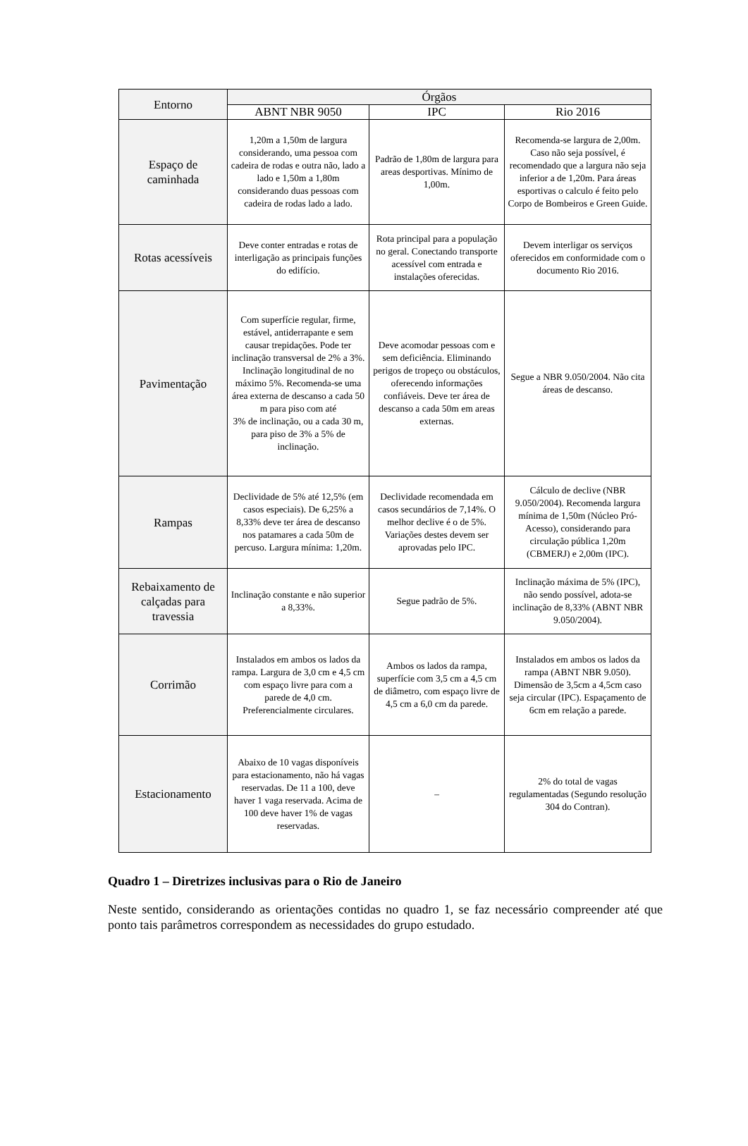| Entorno | Órgãos | | |
| --- | --- | --- | --- |
| | ABNT NBR 9050 | IPC | Rio 2016 |
| Espaço de caminhada | 1,20m a 1,50m de largura considerando, uma pessoa com cadeira de rodas e outra não, lado a lado e 1,50m a 1,80m considerando duas pessoas com cadeira de rodas lado a lado. | Padrão de 1,80m de largura para areas desportivas. Mínimo de 1,00m. | Recomenda-se largura de 2,00m. Caso não seja possível, é recomendado que a largura não seja inferior a de 1,20m. Para áreas esportivas o calculo é feito pelo Corpo de Bombeiros e Green Guide. |
| Rotas acessíveis | Deve conter entradas e rotas de interligação as principais funções do edifício. | Rota principal para a população no geral. Conectando transporte acessível com entrada e instalações oferecidas. | Devem interligar os serviços oferecidos em conformidade com o documento Rio 2016. |
| Pavimentação | Com superfície regular, firme, estável, antiderrapante e sem causar trepidações. Pode ter inclinação transversal de 2% a 3%. Inclinação longitudinal de no máximo 5%. Recomenda-se uma área externa de descanso a cada 50 m para piso com até 3% de inclinação, ou a cada 30 m, para piso de 3% a 5% de inclinação. | Deve acomodar pessoas com e sem deficiência. Eliminando perigos de tropeço ou obstáculos, oferecendo informações confiáveis. Deve ter área de descanso a cada 50m em areas externas. | Segue a NBR 9.050/2004. Não cita áreas de descanso. |
| Rampas | Declividade de 5% até 12,5% (em casos especiais). De 6,25% a 8,33% deve ter área de descanso nos patamares a cada 50m de percuso. Largura mínima: 1,20m. | Declividade recomendada em casos secundários de 7,14%. O melhor declive é o de 5%. Variações destes devem ser aprovadas pelo IPC. | Cálculo de declive (NBR 9.050/2004). Recomenda largura mínima de 1,50m (Núcleo Pró-Acesso), considerando para circulação pública 1,20m (CBMERJ) e 2,00m (IPC). |
| Rebaixamento de calçadas para travessia | Inclinação constante e não superior a 8,33%. | Segue padrão de 5%. | Inclinação máxima de 5% (IPC), não sendo possível, adota-se inclinação de 8,33% (ABNT NBR 9.050/2004). |
| Corrimão | Instalados em ambos os lados da rampa. Largura de 3,0 cm e 4,5 cm com espaço livre para com a parede de 4,0 cm. Preferencialmente circulares. | Ambos os lados da rampa, superfície com 3,5 cm a 4,5 cm de diâmetro, com espaço livre de 4,5 cm a 6,0 cm da parede. | Instalados em ambos os lados da rampa (ABNT NBR 9.050). Dimensão de 3,5cm a 4,5cm caso seja circular (IPC). Espaçamento de 6cm em relação a parede. |
| Estacionamento | Abaixo de 10 vagas disponíveis para estacionamento, não há vagas reservadas. De 11 a 100, deve haver 1 vaga reservada. Acima de 100 deve haver 1% de vagas reservadas. | – | 2% do total de vagas regulamentadas (Segundo resolução 304 do Contran). |
Quadro 1 – Diretrizes inclusivas para o Rio de Janeiro
Neste sentido, considerando as orientações contidas no quadro 1, se faz necessário compreender até que ponto tais parâmetros correspondem as necessidades do grupo estudado.